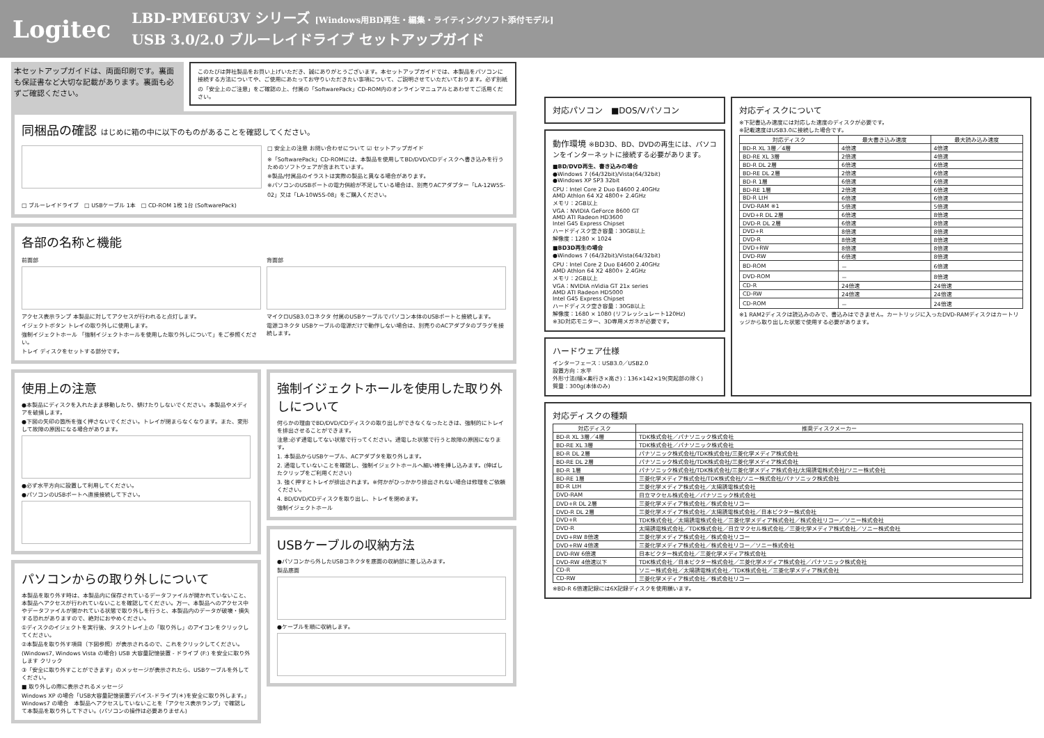Logitec
LBD-PME6U3V シリーズ [Windows用BD再生・編集・ライティングソフト添付モデル]
USB 3.0/2.0 ブルーレイドライブ セットアップガイド
本セットアップガイドは、両面印刷です。裏面も保証書など大切な記載があります。裏面も必ずご確認ください。
このたびは弊社製品をお買い上げいただき、誠にありがとうございます。本セットアップガイドでは、本製品をパソコンに接続する方法についてや、ご使用にあたってお守りいただきたい事項について、ご説明させていただいております。必ず別紙の「安全上のご注意」をご確認の上、付属の「SoftwarePack」CD-ROM内のオンラインマニュアルとあわせてご活用ください。
同梱品の確認 はじめに箱の中に以下のものがあることを確認してください。
□ 安全上の注意 お問い合わせについて ☑ セットアップガイド
※「SoftwarePack」CD-ROMには、本製品を使用してBD/DVD/CDディスクへ書き込みを行うためのソフトウェアが含まれています。
※製品/付属品のイラストは実際の製品と異なる場合があります。
※パソコンのUSBポートの電力供給が不足している場合は、別売りACアダプター「LA-12W5S-02」又は「LA-10W5S-08」をご購入ください。
□ ブルーレイドライブ　□ USBケーブル 1本　□ CD-ROM 1枚 1台 (SoftwarePack)
各部の名称と機能
前面部
アクセス表示ランプ 本製品に対してアクセスが行われると点灯します。
イジェクトボタン トレイの取り外しに使用します。
強制イジェクトホール 「強制イジェクトホールを使用した取り外しについて」をご参照ください。
トレイ ディスクをセットする部分です。
背面部
マイクロUSB3.0コネクタ 付属のUSBケーブルでパソコン本体のUSBポートと接続します。
電源コネクタ USBケーブルの電源だけで動作しない場合は、別売りのACアダプタのプラグを接続します。
使用上の注意
●本製品にディスクを入れたまま移動したり、傾けたりしないでください。本製品やメディアを破損します。
●下図の矢印の箇所を強く押さないでください。トレイが閉まらなくなります。また、変形して故障の原因になる場合があります。
●必ず水平方向に設置して利用してください。
●パソコンのUSBポートへ直接接続して下さい。
パソコンからの取り外しについて
本製品を取り外す時は、本製品内に保存されているデータファイルが開かれていないこと、本製品へアクセスが行われていないことを確認してください。万一、本製品へのアクセス中やデータファイルが開かれている状態で取り外しを行うと、本製品内のデータが破壊・損失する恐れがありますので、絶対におやめください。
①ディスクのイジェクトを実行後、タスクトレイ上の「取り外し」のアイコンをクリックしてください。
②本製品を取り外す項目（下図参照）が表示されるので、これをクリックしてください。
(Windows7, Windows Vista の場合) USB 大容量記憶装置 - ドライブ (F:) を安全に取り外します クリック
③「安全に取り外すことができます」のメッセージが表示されたら、USBケーブルを外してください。
■ 取り外しの際に表示されるメッセージ
Windows XP の場合「USB大容量記憶装置デバイス-ドライブ(＊)を安全に取り外します。」
Windows7 の場合　本製品へアクセスしていないことを「アクセス表示ランプ」で確認して本製品を取り外して下さい。(パソコンの操作は必要ありません)
強制イジェクトホールを使用した取り外しについて
何らかの理由でBD/DVD/CDディスクの取り出しができなくなったときは、強制的にトレイを排出させることができます。
注意:必ず通電してない状態で行ってください。通電した状態で行うと故障の原因になります。
1. 本製品からUSBケーブル、ACアダプタを取り外します。
2. 通電していないことを確認し、強制イジェクトホールへ細い棒を挿し込みます。(伸ばしたクリップをご利用ください)
3. 強く押すとトレイが排出されます。※何かがひっかかり排出されない場合は修理をご依頼ください。
4. BD/DVD/CDディスクを取り出し、トレイを閉めます。
強制イジェクトホール
USBケーブルの収納方法
●パソコンから外したUSBコネクタを底面の収納部に差し込みます。
製品底面
●ケーブルを順に収納します。
対応パソコン　■DOS/Vパソコン
動作環境 ※BD3D、BD、DVDの再生には、パソコンをインターネットに接続する必要があります。
■BD/DVD再生、書き込みの場合
●Windows 7 (64/32bit)/Vista(64/32bit)
●Windows XP SP3 32bit
CPU：Intel Core 2 Duo E4600 2.40GHz
AMD Athlon 64 X2 4800+ 2.4GHz
メモリ：2GB以上
VGA：NVIDIA GeForce 8600 GT
AMD ATI Radeon HD3600
Intel G45 Express Chipset
ハードディスク空き容量：30GB以上
解像度：1280 × 1024
■BD3D再生の場合
●Windows 7 (64/32bit)/Vista(64/32bit)
CPU：Intel Core 2 Duo E4600 2.40GHz
AMD Athlon 64 X2 4800+ 2.4GHz
メモリ：2GB以上
VGA：NVIDIA nVidia GT 21x series
AMD ATI Radeon HD5000
Intel G45 Express Chipset
ハードディスク空き容量：30GB以上
解像度：1680 × 1080 (リフレッシュレート120Hz)
※3D対応モニター、3D専用メガネが必要です。
ハードウェア仕様
インターフェース：USB3.0／USB2.0
設置方向：水平
外形寸法(幅×奥行き×高さ)：136×142×19(突起部の除く)
質量：300g(本体のみ)
対応ディスクについて
※下記書込み速度には対応した速度のディスクが必要です。
※記載速度はUSB3.0に接続した場合です。
| 対応ディスク | 最大書き込み速度 | 最大読み込み速度 |
| --- | --- | --- |
| BD-R XL 3層／4層 | 4倍速 | 4倍速 |
| BD-RE XL 3層 | 2倍速 | 4倍速 |
| BD-R DL 2層 | 6倍速 | 6倍速 |
| BD-RE DL 2層 | 2倍速 | 6倍速 |
| BD-R 1層 | 6倍速 | 6倍速 |
| BD-RE 1層 | 2倍速 | 6倍速 |
| BD-R LtH | 6倍速 | 6倍速 |
| DVD-RAM ※1 | 5倍速 | 5倍速 |
| DVD+R DL 2層 | 6倍速 | 8倍速 |
| DVD-R DL 2層 | 6倍速 | 8倍速 |
| DVD+R | 8倍速 | 8倍速 |
| DVD-R | 8倍速 | 8倍速 |
| DVD+RW | 8倍速 | 8倍速 |
| DVD-RW | 6倍速 | 8倍速 |
| BD-ROM | － | 6倍速 |
| DVD-ROM | － | 8倍速 |
| CD-R | 24倍速 | 24倍速 |
| CD-RW | 24倍速 | 24倍速 |
| CD-ROM | － | 24倍速 |
※1 RAM2ディスクは読込みのみで、書込みはできません。カートリッジに入ったDVD-RAMディスクはカートリッジから取り出した状態で使用する必要があります。
対応ディスクの種類
| 対応ディスク | 推奨ディスクメーカー |
| --- | --- |
| BD-R XL 3層／4層 | TDK株式会社／パナソニック株式会社 |
| BD-RE XL 3層 | TDK株式会社／パナソニック株式会社 |
| BD-R DL 2層 | パナソニック株式会社/TDK株式会社/三菱化学メディア株式会社 |
| BD-RE DL 2層 | パナソニック株式会社/TDK株式会社/三菱化学メディア株式会社 |
| BD-R 1層 | パナソニック株式会社/TDK株式会社/三菱化学メディア株式会社/太陽誘電株式会社/ソニー株式会社 |
| BD-RE 1層 | 三菱化学メディア株式会社/TDK株式会社/ソニー株式会社/パナソニック株式会社 |
| BD-R LtH | 三菱化学メディア株式会社／太陽誘電株式会社 |
| DVD-RAM | 日立マクセル株式会社／パナソニック株式会社 |
| DVD+R DL 2層 | 三菱化学メディア株式会社／株式会社リコー |
| DVD-R DL 2層 | 三菱化学メディア株式会社／太陽誘電株式会社／日本ビクター株式会社 |
| DVD+R | TDK株式会社／太陽誘電株式会社／三菱化学メディア株式会社／株式会社リコー／ソニー株式会社 |
| DVD-R | 太陽誘電株式会社／TDK株式会社／日立マクセル株式会社／三菱化学メディア株式会社／ソニー株式会社 |
| DVD+RW 8倍速 | 三菱化学メディア株式会社／株式会社リコー |
| DVD+RW 4倍速 | 三菱化学メディア株式会社／株式会社リコー／ソニー株式会社 |
| DVD-RW 6倍速 | 日本ビクター株式会社／三菱化学メディア株式会社 |
| DVD-RW 4倍速以下 | TDK株式会社／日本ビクター株式会社／三菱化学メディア株式会社／パナソニック株式会社 |
| CD-R | ソニー株式会社／太陽誘電株式会社／TDK株式会社／三菱化学メディア株式会社 |
| CD-RW | 三菱化学メディア株式会社／株式会社リコー |
※BD-R 6倍速記録には6X記録ディスクを使用願います。